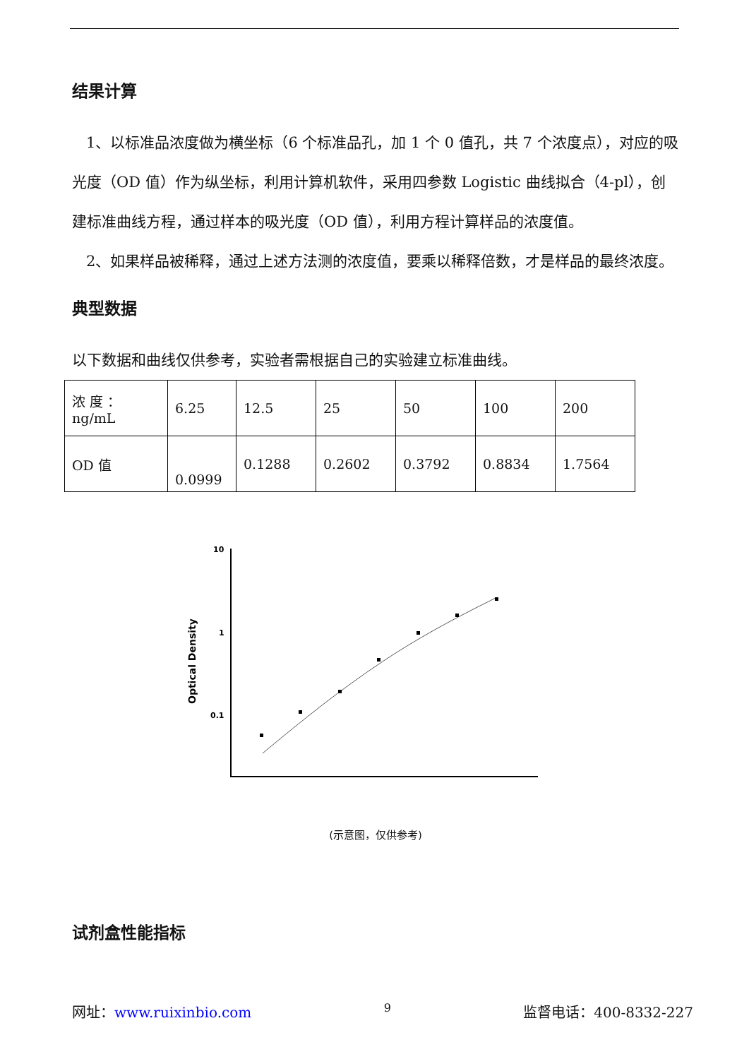结果计算
1、以标准品浓度做为横坐标（6 个标准品孔，加 1 个 0 值孔，共 7 个浓度点），对应的吸光度（OD 值）作为纵坐标，利用计算机软件，采用四参数 Logistic 曲线拟合（4-pl），创建标准曲线方程，通过样本的吸光度（OD 值），利用方程计算样品的浓度值。
2、如果样品被稀释，通过上述方法测的浓度值，要乘以稀释倍数，才是样品的最终浓度。
典型数据
以下数据和曲线仅供参考，实验者需根据自己的实验建立标准曲线。
| 浓 度 ： ng/mL | 6.25 | 12.5 | 25 | 50 | 100 | 200 |
| OD 值 | 0.0999 | 0.1288 | 0.2602 | 0.3792 | 0.8834 | 1.7564 |
10
1
0.1
Optical Density
(示意图，仅供参考)
试剂盒性能指标
网址：www.ruixinbio.com 9 监督电话：400-8332-227